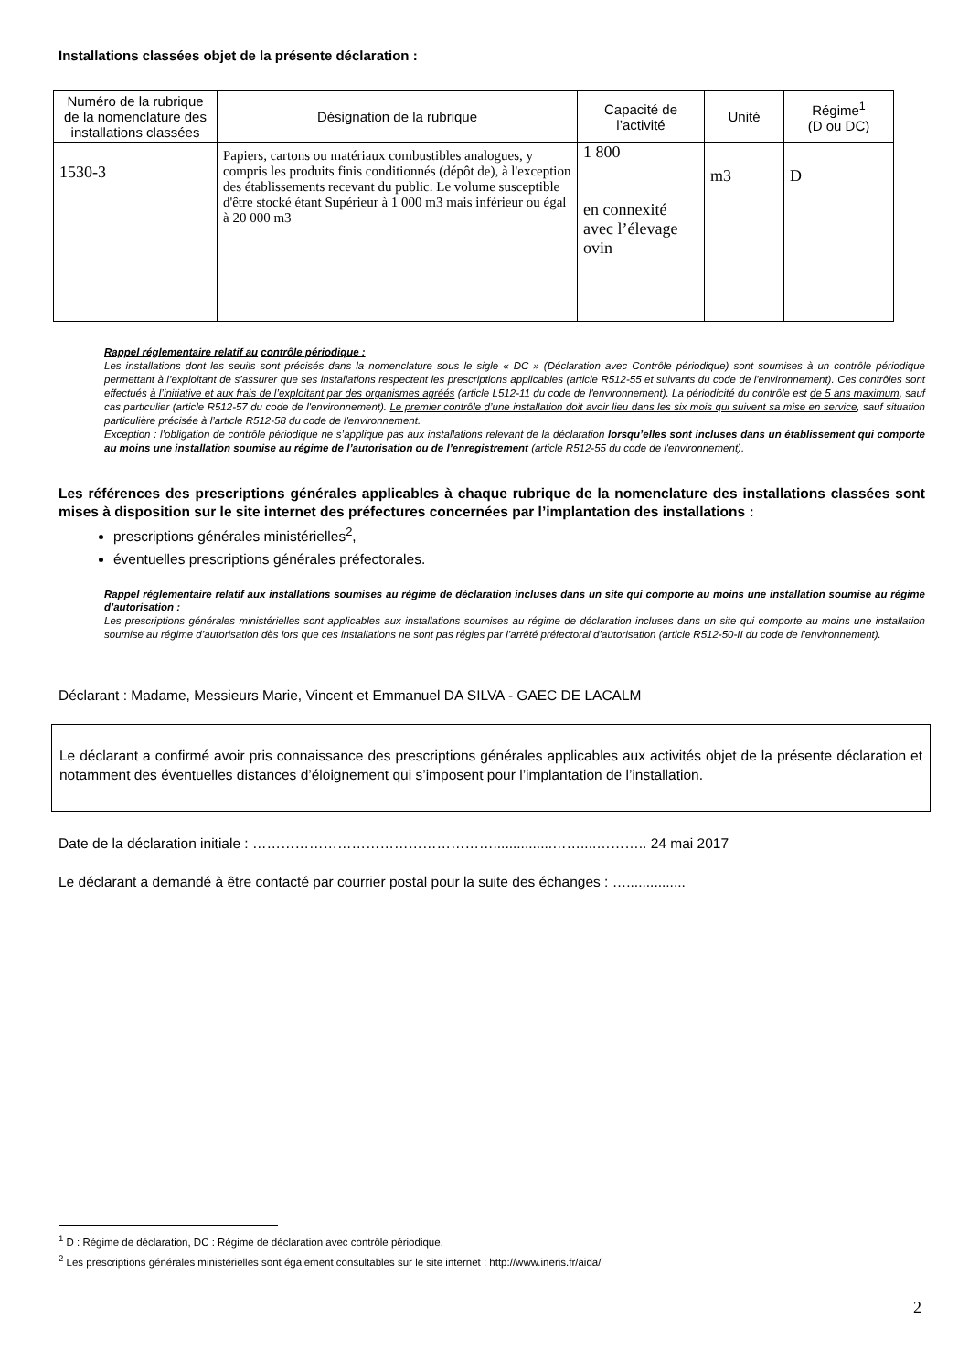Installations classées objet de la présente déclaration :
| Numéro de la rubrique de la nomenclature des installations classées | Désignation de la rubrique | Capacité de l’activité | Unité | Régime<sup>1</sup> (D ou DC) |
| --- | --- | --- | --- | --- |
| 1530-3 | Papiers, cartons ou matériaux combustibles analogues, y compris les produits finis conditionnés (dépôt de), à l'exception des établissements recevant du public. Le volume susceptible d'être stocké étant Supérieur à 1 000 m3 mais inférieur ou égal à 20 000 m3 | 1 800 en connexité avec l’élevage ovin | m3 | D |
Rappel réglementaire relatif au contrôle périodique :
Les installations dont les seuils sont précisés dans la nomenclature sous le sigle « DC » (Déclaration avec Contrôle périodique) sont soumises à un contrôle périodique permettant à l’exploitant de s’assurer que ses installations respectent les prescriptions applicables (article R512-55 et suivants du code de l'environnement). Ces contrôles sont effectués à l’initiative et aux frais de l’exploitant par des organismes agréés (article L512-11 du code de l'environnement). La périodicité du contrôle est de 5 ans maximum, sauf cas particulier (article R512-57 du code de l'environnement). Le premier contrôle d’une installation doit avoir lieu dans les six mois qui suivent sa mise en service, sauf situation particulière précisée à l’article R512-58 du code de l'environnement.
Exception : l’obligation de contrôle périodique ne s’applique pas aux installations relevant de la déclaration lorsqu’elles sont incluses dans un établissement qui comporte au moins une installation soumise au régime de l’autorisation ou de l’enregistrement (article R512-55 du code de l'environnement).
Les références des prescriptions générales applicables à chaque rubrique de la nomenclature des installations classées sont mises à disposition sur le site internet des préfectures concernées par l’implantation des installations :
prescriptions générales ministérielles<sup>2</sup>,
éventuelles prescriptions générales préfectorales.
Rappel réglementaire relatif aux installations soumises au régime de déclaration incluses dans un site qui comporte au moins une installation soumise au régime d’autorisation :
Les prescriptions générales ministérielles sont applicables aux installations soumises au régime de déclaration incluses dans un site qui comporte au moins une installation soumise au régime d’autorisation dès lors que ces installations ne sont pas régies par l’arrêté préfectoral d’autorisation (article R512-50-II du code de l'environnement).
Déclarant : Madame, Messieurs Marie, Vincent et Emmanuel DA SILVA - GAEC DE LACALM
Le déclarant a confirmé avoir pris connaissance des prescriptions générales applicables aux activités objet de la présente déclaration et notamment des éventuelles distances d’éloignement qui s’imposent pour l’implantation de l’installation.
Date de la déclaration initiale : ……………………………………………...............……....……….. 24 mai 2017
Le déclarant a demandé à être contacté par courrier postal pour la suite des échanges : …...............
<sup>1</sup> D : Régime de déclaration, DC : Régime de déclaration avec contrôle périodique.
<sup>2</sup> Les prescriptions générales ministérielles sont également consultables sur le site internet : http://www.ineris.fr/aida/
2